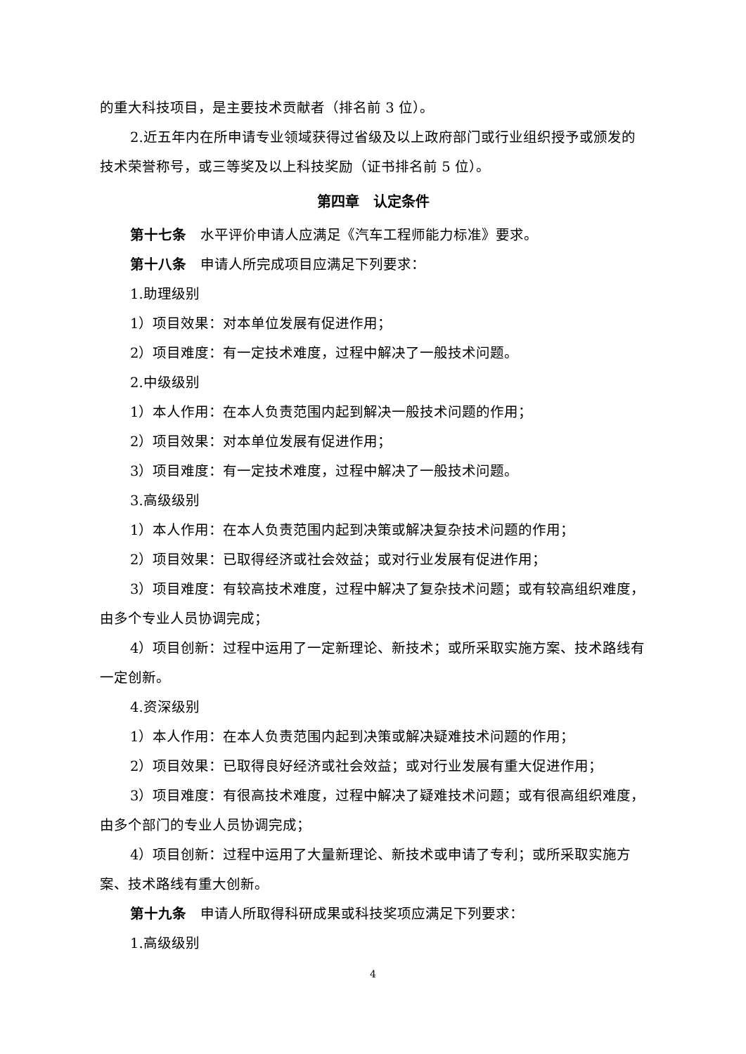的重大科技项目，是主要技术贡献者（排名前 3 位）。
2.近五年内在所申请专业领域获得过省级及以上政府部门或行业组织授予或颁发的技术荣誉称号，或三等奖及以上科技奖励（证书排名前 5 位）。
第四章　认定条件
第十七条　水平评价申请人应满足《汽车工程师能力标准》要求。
第十八条　申请人所完成项目应满足下列要求：
1.助理级别
1）项目效果：对本单位发展有促进作用；
2）项目难度：有一定技术难度，过程中解决了一般技术问题。
2.中级级别
1）本人作用：在本人负责范围内起到解决一般技术问题的作用；
2）项目效果：对本单位发展有促进作用；
3）项目难度：有一定技术难度，过程中解决了一般技术问题。
3.高级级别
1）本人作用：在本人负责范围内起到决策或解决复杂技术问题的作用；
2）项目效果：已取得经济或社会效益；或对行业发展有促进作用；
3）项目难度：有较高技术难度，过程中解决了复杂技术问题；或有较高组织难度，由多个专业人员协调完成；
4）项目创新：过程中运用了一定新理论、新技术；或所采取实施方案、技术路线有一定创新。
4.资深级别
1）本人作用：在本人负责范围内起到决策或解决疑难技术问题的作用；
2）项目效果：已取得良好经济或社会效益；或对行业发展有重大促进作用；
3）项目难度：有很高技术难度，过程中解决了疑难技术问题；或有很高组织难度，由多个部门的专业人员协调完成；
4）项目创新：过程中运用了大量新理论、新技术或申请了专利；或所采取实施方案、技术路线有重大创新。
第十九条　申请人所取得科研成果或科技奖项应满足下列要求：
1.高级级别
4